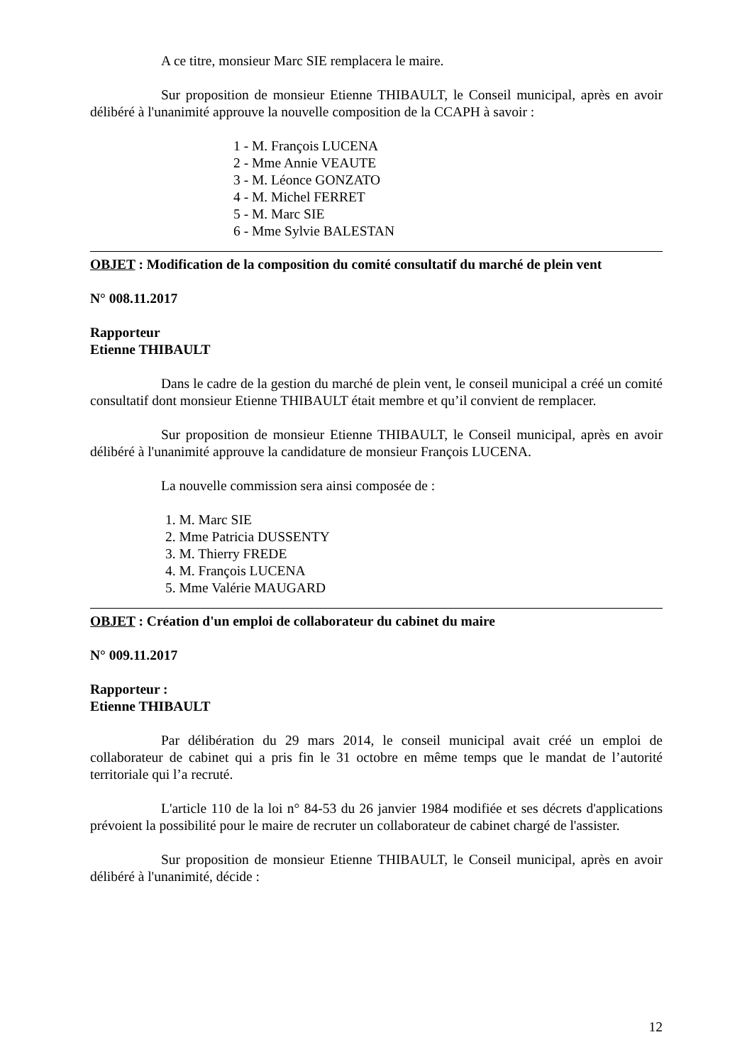A ce titre, monsieur Marc SIE remplacera le maire.
Sur proposition de monsieur Etienne THIBAULT, le Conseil municipal, après en avoir délibéré à l'unanimité approuve la nouvelle composition de la CCAPH à savoir :
1 - M. François LUCENA
2 - Mme Annie VEAUTE
3 - M. Léonce GONZATO
4 - M. Michel FERRET
5 - M. Marc SIE
6 - Mme Sylvie BALESTAN
OBJET : Modification de la composition du comité consultatif du marché de plein vent
N° 008.11.2017
Rapporteur
Etienne THIBAULT
Dans le cadre de la gestion du marché de plein vent, le conseil municipal a créé un comité consultatif dont monsieur Etienne THIBAULT était membre et qu’il convient de remplacer.
Sur proposition de monsieur Etienne THIBAULT, le Conseil municipal, après en avoir délibéré à l'unanimité approuve la candidature de monsieur François LUCENA.
La nouvelle commission sera ainsi composée de :
1. M. Marc SIE
2. Mme Patricia DUSSENTY
3. M. Thierry FREDE
4. M. François LUCENA
5. Mme Valérie MAUGARD
OBJET : Création d'un emploi de collaborateur du cabinet du maire
N° 009.11.2017
Rapporteur :
Etienne THIBAULT
Par délibération du 29 mars 2014, le conseil municipal avait créé un emploi de collaborateur de cabinet qui a pris fin le 31 octobre en même temps que le mandat de l’autorité territoriale qui l’a recruté.
L'article 110 de la loi n° 84-53 du 26 janvier 1984 modifiée et ses décrets d'applications prévoient la possibilité pour le maire de recruter un collaborateur de cabinet chargé de l'assister.
Sur proposition de monsieur Etienne THIBAULT, le Conseil municipal, après en avoir délibéré à l'unanimité, décide :
12